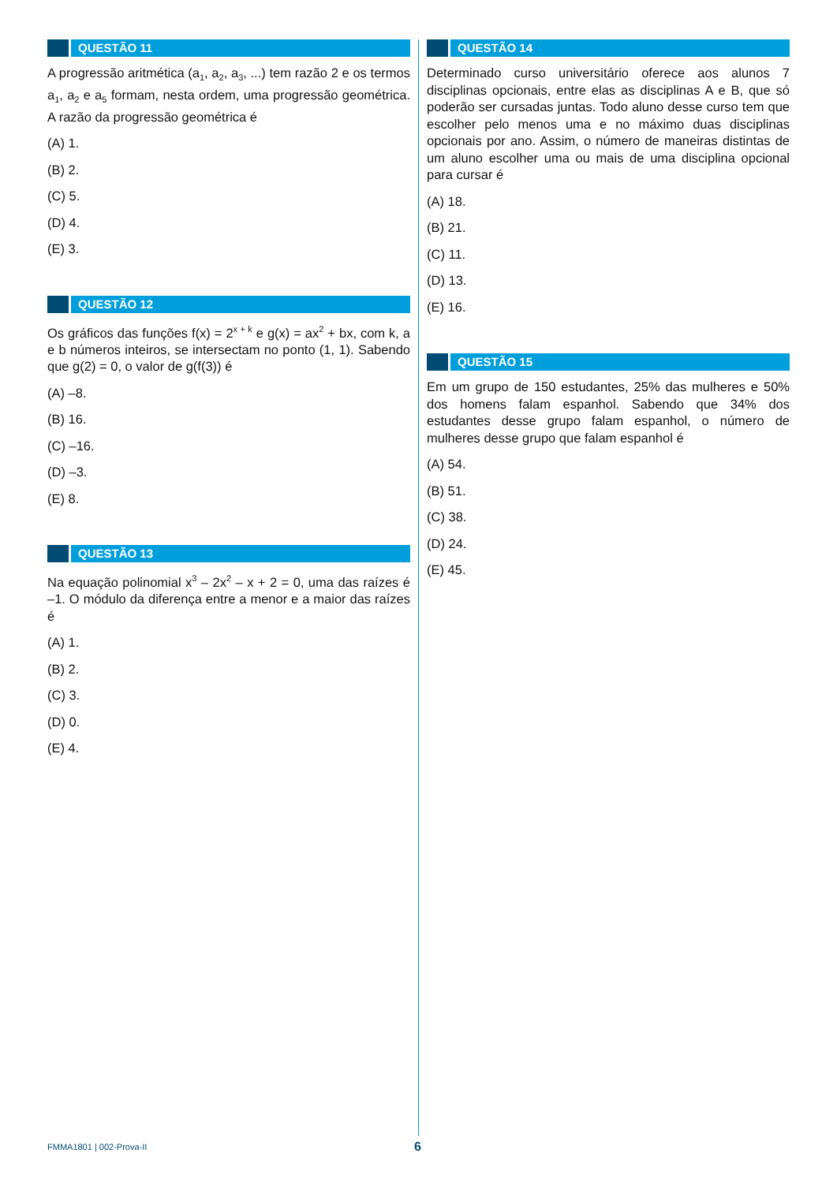QUESTÃO 11
A progressão aritmética (a<sub>1</sub>, a<sub>2</sub>, a<sub>3</sub>, ...) tem razão 2 e os termos a<sub>1</sub>, a<sub>2</sub> e a<sub>5</sub> formam, nesta ordem, uma progressão geométrica. A razão da progressão geométrica é
(A) 1.
(B) 2.
(C) 5.
(D) 4.
(E) 3.
QUESTÃO 12
Os gráficos das funções f(x) = 2<sup>x + k</sup> e g(x) = ax<sup>2</sup> + bx, com k, a e b números inteiros, se intersectam no ponto (1, 1). Sabendo que g(2) = 0, o valor de g(f(3)) é
(A) –8.
(B) 16.
(C) –16.
(D) –3.
(E) 8.
QUESTÃO 13
Na equação polinomial x<sup>3</sup> – 2x<sup>2</sup> – x + 2 = 0, uma das raízes é –1. O módulo da diferença entre a menor e a maior das raízes é
(A) 1.
(B) 2.
(C) 3.
(D) 0.
(E) 4.
QUESTÃO 14
Determinado curso universitário oferece aos alunos 7 disciplinas opcionais, entre elas as disciplinas A e B, que só poderão ser cursadas juntas. Todo aluno desse curso tem que escolher pelo menos uma e no máximo duas disciplinas opcionais por ano. Assim, o número de maneiras distintas de um aluno escolher uma ou mais de uma disciplina opcional para cursar é
(A) 18.
(B) 21.
(C) 11.
(D) 13.
(E) 16.
QUESTÃO 15
Em um grupo de 150 estudantes, 25% das mulheres e 50% dos homens falam espanhol. Sabendo que 34% dos estudantes desse grupo falam espanhol, o número de mulheres desse grupo que falam espanhol é
(A) 54.
(B) 51.
(C) 38.
(D) 24.
(E) 45.
FMMA1801 | 002-Prova-II 6